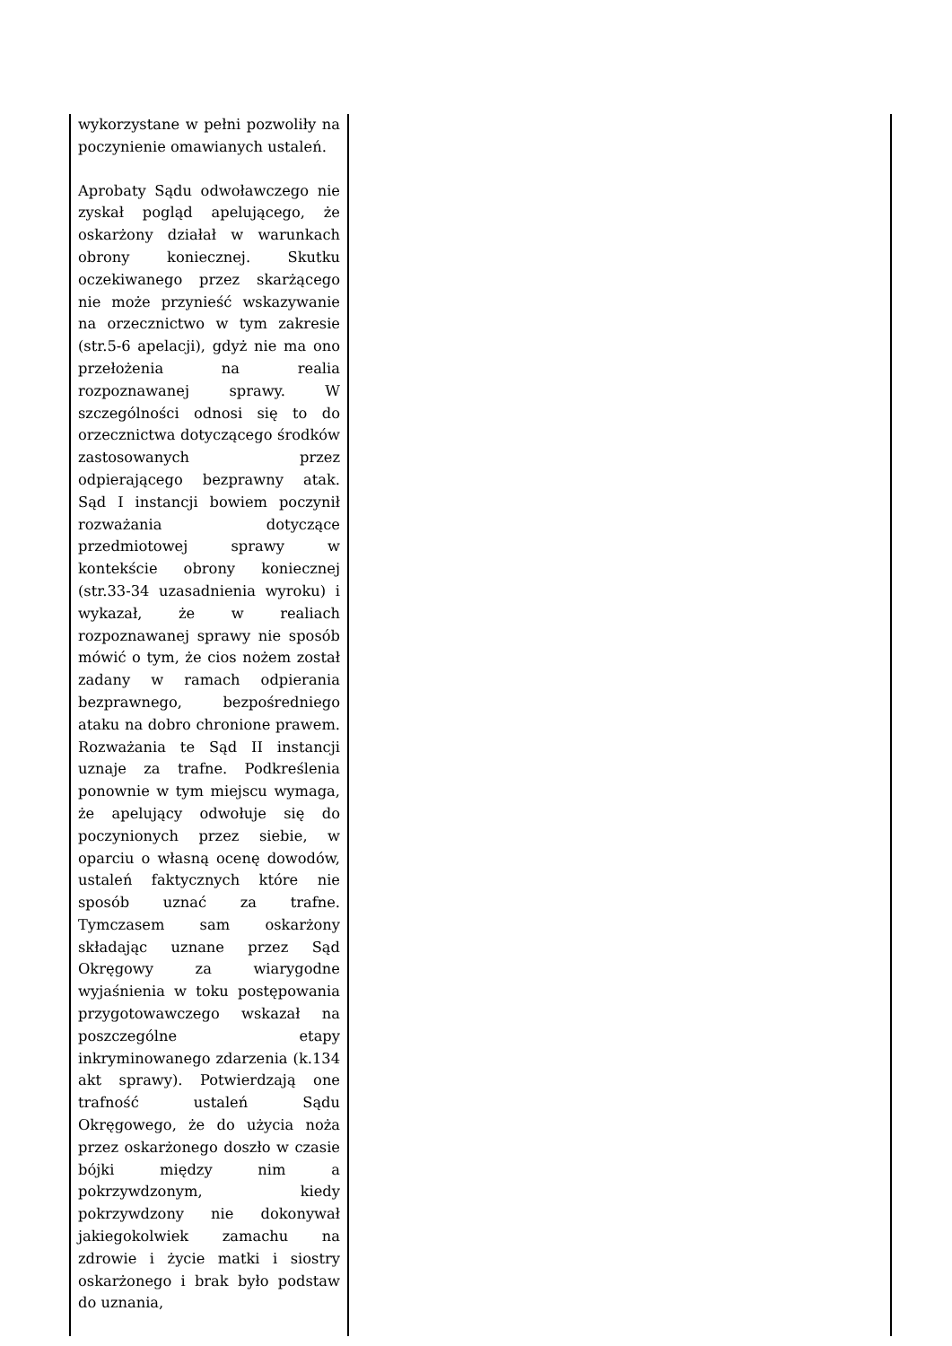| wykorzystane w pełni pozwoliły na poczynienie omawianych ustaleń. Aprobaty Sądu odwoławczego nie zyskał pogląd apelującego, że oskarżony działał w warunkach obrony koniecznej. Skutku oczekiwanego przez skarżącego nie może przynieść wskazywanie na orzecznictwo w tym zakresie (str.5-6 apelacji), gdyż nie ma ono przełożenia na realia rozpoznawanej sprawy. W szczególności odnosi się to do orzecznictwa dotyczącego środków zastosowanych przez odpierającego bezprawny atak. Sąd I instancji bowiem poczynił rozważania dotyczące przedmiotowej sprawy w kontekście obrony koniecznej (str.33-34 uzasadnienia wyroku) i wykazał, że w realiach rozpoznawanej sprawy nie sposób mówić o tym, że cios nożem został zadany w ramach odpierania bezprawnego, bezpośredniego ataku na dobro chronione prawem. Rozważania te Sąd II instancji uznaje za trafne. Podkreślenia ponownie w tym miejscu wymaga, że apelujący odwołuje się do poczynionych przez siebie, w oparciu o własną ocenę dowodów, ustaleń faktycznych które nie sposób uznać za trafne. Tymczasem sam oskarżony składając uznane przez Sąd Okręgowy za wiarygodne wyjaśnienia w toku postępowania przygotowawczego wskazał na poszczególne etapy inkryminowanego zdarzenia (k.134 akt sprawy). Potwierdzają one trafność ustaleń Sądu Okręgowego, że do użycia noża przez oskarżonego doszło w czasie bójki między nim a pokrzywdzonym, kiedy pokrzywdzony nie dokonywał jakiegokolwiek zamachu na zdrowie i życie matki i siostry oskarżonego i brak było podstaw do uznania, | |